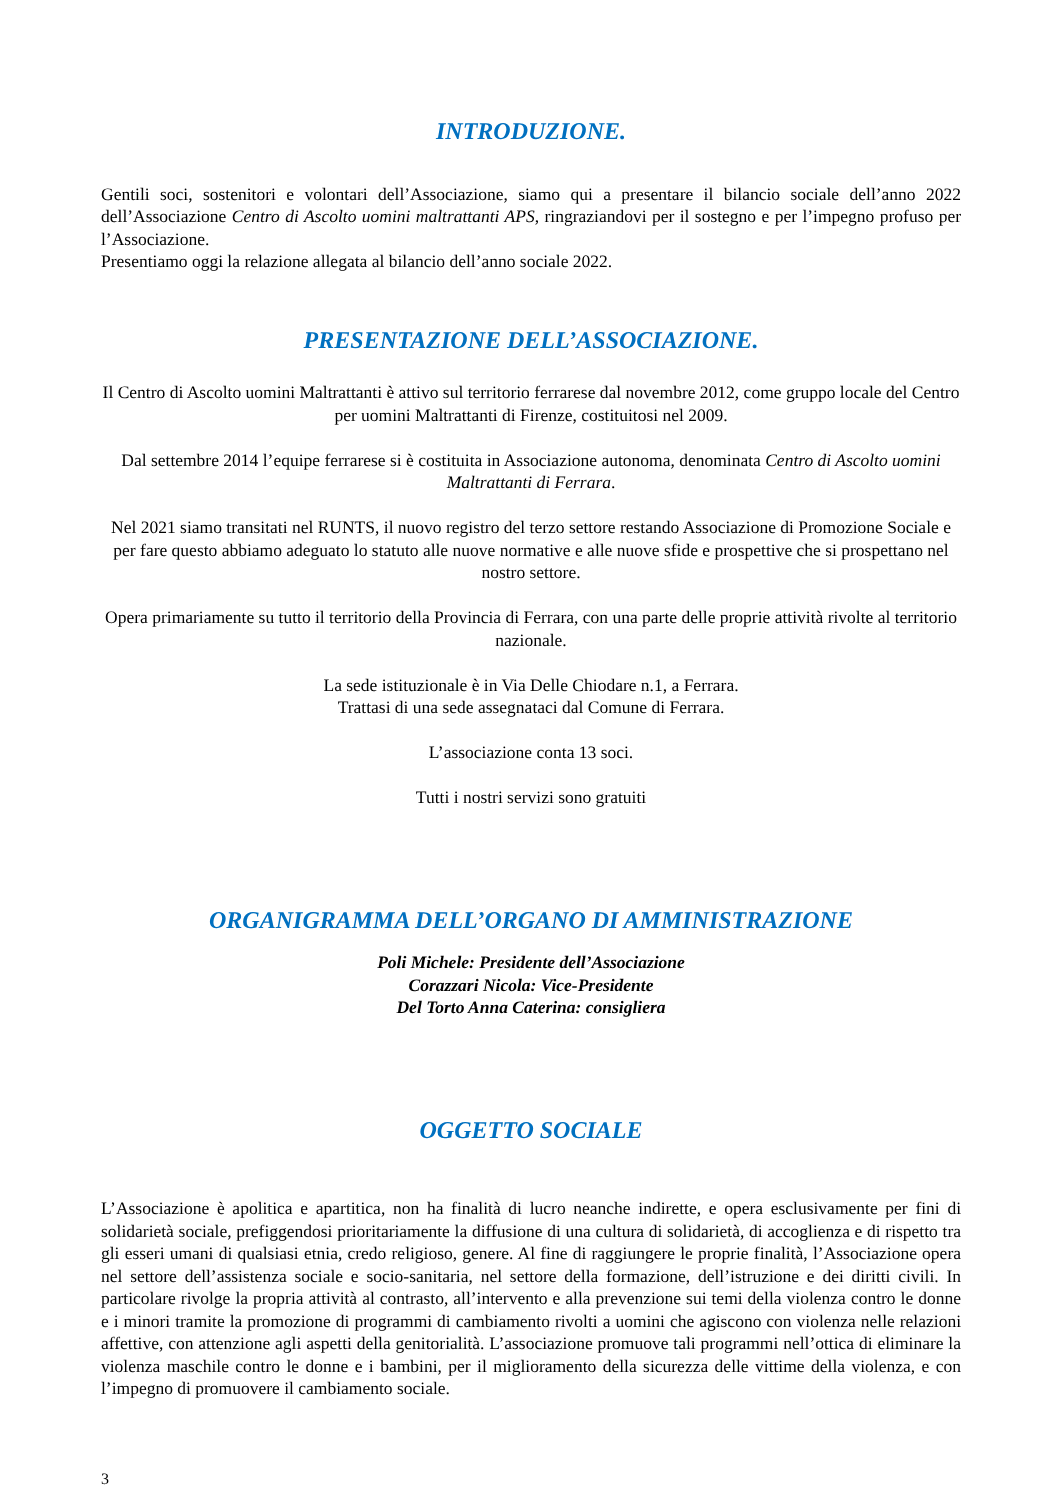INTRODUZIONE.
Gentili soci, sostenitori e volontari dell’Associazione, siamo qui a presentare il bilancio sociale dell’anno 2022 dell’Associazione Centro di Ascolto uomini maltrattanti APS, ringraziandovi per il sostegno e per l’impegno profuso per l’Associazione.
Presentiamo oggi la relazione allegata al bilancio dell’anno sociale 2022.
PRESENTAZIONE DELL’ASSOCIAZIONE.
Il Centro di Ascolto uomini Maltrattanti è attivo sul territorio ferrarese dal novembre 2012, come gruppo locale del Centro per uomini Maltrattanti di Firenze, costituitosi nel 2009.
Dal settembre 2014 l’equipe ferrarese si è costituita in Associazione autonoma, denominata Centro di Ascolto uomini Maltrattanti di Ferrara.
Nel 2021 siamo transitati nel RUNTS, il nuovo registro del terzo settore restando Associazione di Promozione Sociale e per fare questo abbiamo adeguato lo statuto alle nuove normative e alle nuove sfide e prospettive che si prospettano nel nostro settore.
Opera primariamente su tutto il territorio della Provincia di Ferrara, con una parte delle proprie attività rivolte al territorio nazionale.
La sede istituzionale è in Via Delle Chiodare n.1, a Ferrara.
Trattasi di una sede assegnataci dal Comune di Ferrara.
L’associazione conta 13 soci.
Tutti i nostri servizi sono gratuiti
ORGANIGRAMMA DELL’ORGANO DI AMMINISTRAZIONE
Poli Michele: Presidente dell’Associazione
Corazzari Nicola: Vice-Presidente
Del Torto Anna Caterina: consigliera
OGGETTO SOCIALE
L’Associazione è apolitica e apartitica, non ha finalità di lucro neanche indirette, e opera esclusivamente per fini di solidarietà sociale, prefiggendosi prioritariamente la diffusione di una cultura di solidarietà, di accoglienza e di rispetto tra gli esseri umani di qualsiasi etnia, credo religioso, genere. Al fine di raggiungere le proprie finalità, l’Associazione opera nel settore dell’assistenza sociale e socio-sanitaria, nel settore della formazione, dell’istruzione e dei diritti civili. In particolare rivolge la propria attività al contrasto, all’intervento e alla prevenzione sui temi della violenza contro le donne e i minori tramite la promozione di programmi di cambiamento rivolti a uomini che agiscono con violenza nelle relazioni affettive, con attenzione agli aspetti della genitorialità. L’associazione promuove tali programmi nell’ottica di eliminare la violenza maschile contro le donne e i bambini, per il miglioramento della sicurezza delle vittime della violenza, e con l’impegno di promuovere il cambiamento sociale.
3